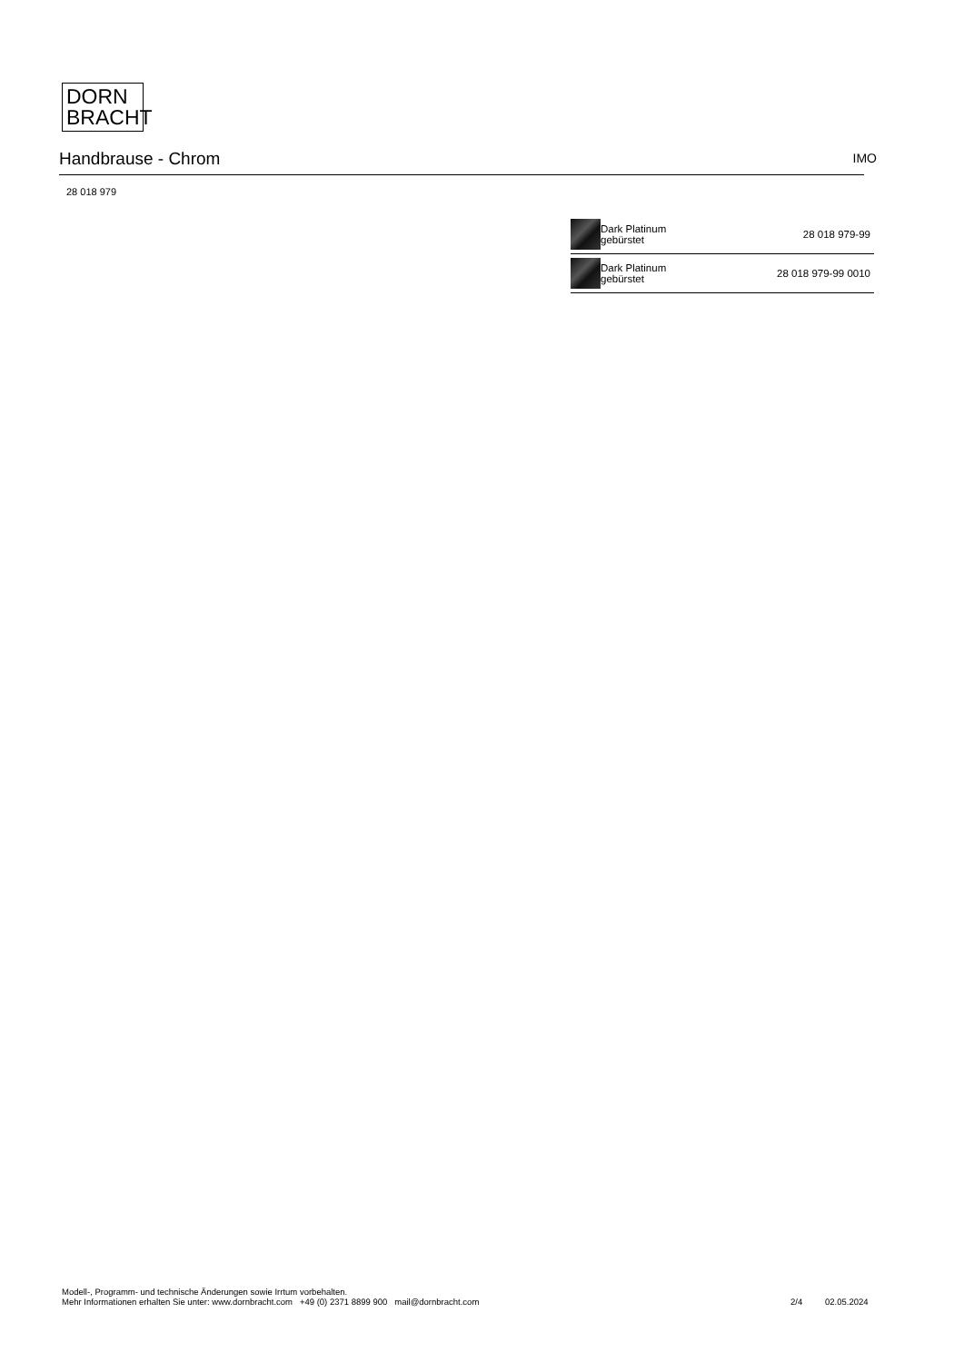DORN
BRACHT
Handbrause - Chrom
IMO
28 018 979
| | Dark Platinum gebürstet | 28 018 979-99 |
| | Dark Platinum gebürstet | 28 018 979-99 0010 |
Modell-, Programm- und technische Änderungen sowie Irrtum vorbehalten.
Mehr Informationen erhalten Sie unter: www.dornbracht.com +49 (0) 2371 8899 900 mail@dornbracht.com
2/4 02.05.2024